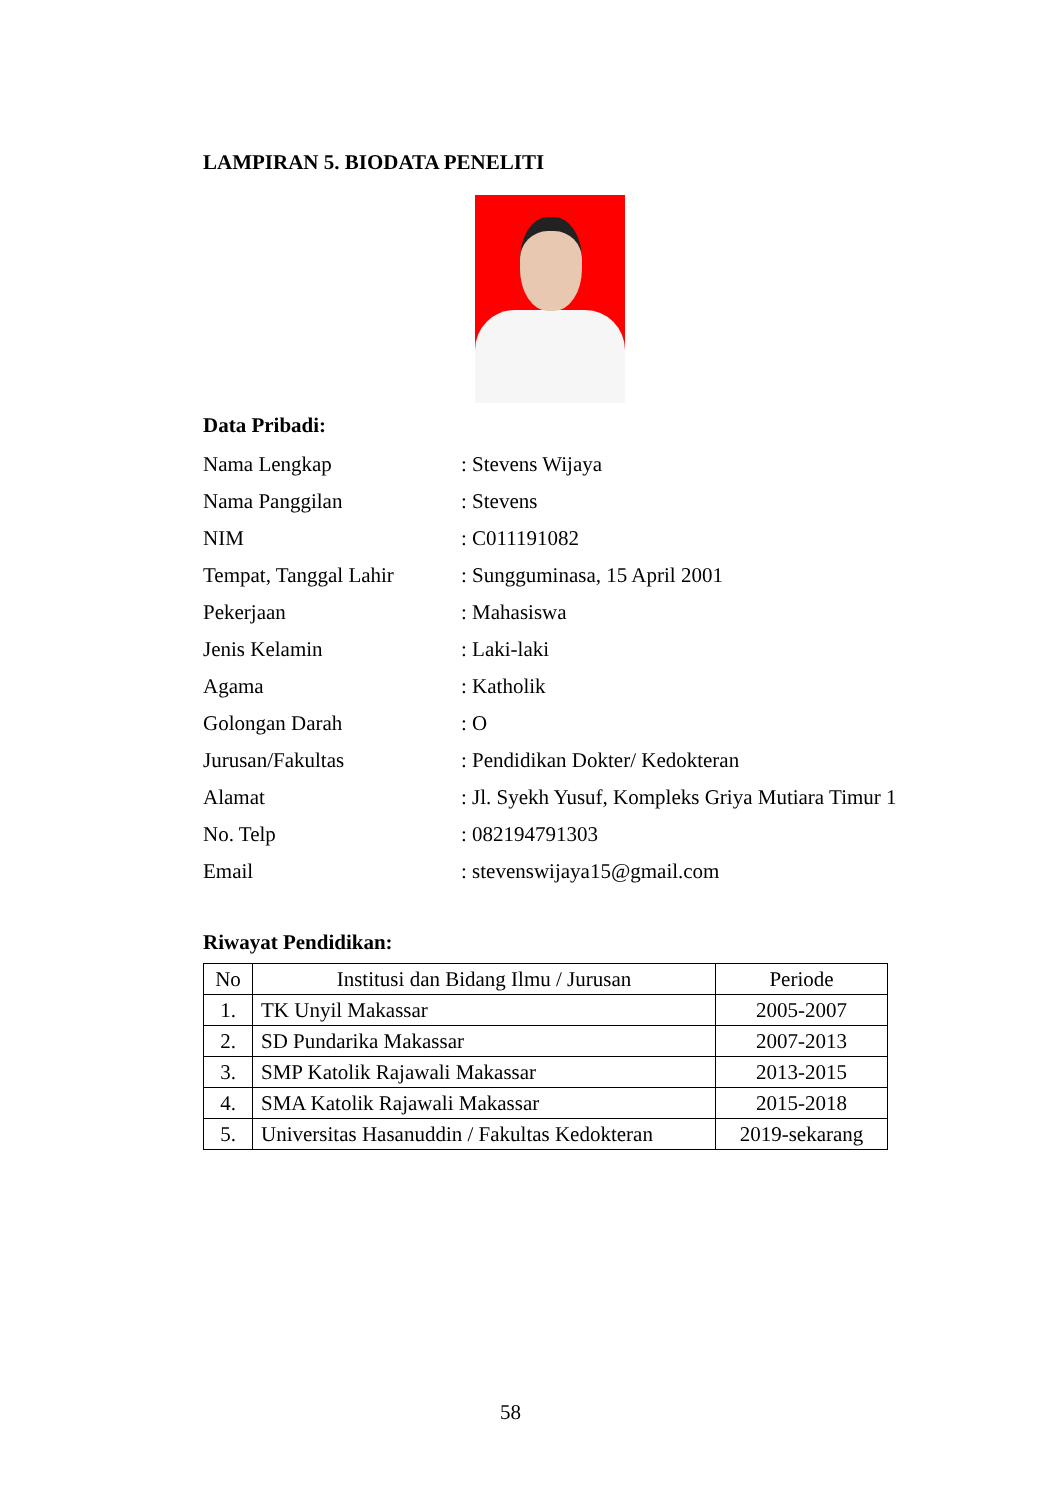LAMPIRAN 5. BIODATA PENELITI
Data Pribadi:
Nama Lengkap: Stevens Wijaya
Nama Panggilan: Stevens
NIM: C011191082
Tempat, Tanggal Lahir: Sungguminasa, 15 April 2001
Pekerjaan: Mahasiswa
Jenis Kelamin: Laki-laki
Agama: Katholik
Golongan Darah: O
Jurusan/Fakultas: Pendidikan Dokter/ Kedokteran
Alamat: Jl. Syekh Yusuf, Kompleks Griya Mutiara Timur 1
No. Telp: 082194791303
Email: stevenswijaya15@gmail.com
Riwayat Pendidikan:
| No | Institusi dan Bidang Ilmu / Jurusan | Periode |
| --- | --- | --- |
| 1. | TK Unyil Makassar | 2005-2007 |
| 2. | SD Pundarika Makassar | 2007-2013 |
| 3. | SMP Katolik Rajawali Makassar | 2013-2015 |
| 4. | SMA Katolik Rajawali Makassar | 2015-2018 |
| 5. | Universitas Hasanuddin / Fakultas Kedokteran | 2019-sekarang |
58